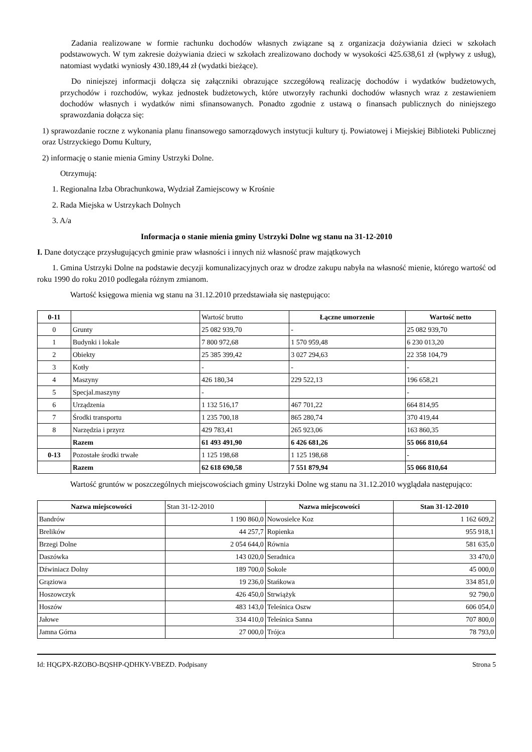Zadania realizowane w formie rachunku dochodów własnych związane są z organizacja dożywiania dzieci w szkołach podstawowych. W tym zakresie dożywiania dzieci w szkołach zrealizowano dochody w wysokości 425.638,61 zł (wpływy z usług), natomiast wydatki wyniosły 430.189,44 zł (wydatki bieżące).
Do niniejszej informacji dołącza się załączniki obrazujące szczegółową realizację dochodów i wydatków budżetowych, przychodów i rozchodów, wykaz jednostek budżetowych, które utworzyły rachunki dochodów własnych wraz z zestawieniem dochodów własnych i wydatków nimi sfinansowanych. Ponadto zgodnie z ustawą o finansach publicznych do niniejszego sprawozdania dołącza się:
1) sprawozdanie roczne z wykonania planu finansowego samorządowych instytucji kultury tj. Powiatowej i Miejskiej Biblioteki Publicznej oraz Ustrzyckiego Domu Kultury,
2) informację o stanie mienia Gminy Ustrzyki Dolne.
Otrzymują:
1. Regionalna Izba Obrachunkowa, Wydział Zamiejscowy w Krośnie
2. Rada Miejska w Ustrzykach Dolnych
3. A/a
Informacja o stanie mienia gminy Ustrzyki Dolne wg stanu na 31-12-2010
I. Dane dotyczące przysługujących gminie praw własności i innych niż własność praw majątkowych
1. Gmina Ustrzyki Dolne na podstawie decyzji komunalizacyjnych oraz w drodze zakupu nabyła na własność mienie, którego wartość od roku 1990 do roku 2010 podlegała różnym zmianom.
Wartość księgowa mienia wg stanu na 31.12.2010 przedstawiała się następująco:
| 0-11 | | Wartość brutto | Łączne umorzenie | Wartość netto |
| 0 | Grunty | 25 082 939,70 | - | 25 082 939,70 |
| 1 | Budynki i lokale | 7 800 972,68 | 1 570 959,48 | 6 230 013,20 |
| 2 | Obiekty | 25 385 399,42 | 3 027 294,63 | 22 358 104,79 |
| 3 | Kotły | - | - | - |
| 4 | Maszyny | 426 180,34 | 229 522,13 | 196 658,21 |
| 5 | Specjal.maszyny | - | | - |
| 6 | Urządzenia | 1 132 516,17 | 467 701,22 | 664 814,95 |
| 7 | Środki transportu | 1 235 700,18 | 865 280,74 | 370 419,44 |
| 8 | Narzędzia i przyrz | 429 783,41 | 265 923,06 | 163 860,35 |
| | Razem | 61 493 491,90 | 6 426 681,26 | 55 066 810,64 |
| 0-13 | Pozostałe środki trwałe | 1 125 198,68 | 1 125 198,68 | - |
| | Razem | 62 618 690,58 | 7 551 879,94 | 55 066 810,64 |
Wartość gruntów w poszczególnych miejscowościach gminy Ustrzyki Dolne wg stanu na 31.12.2010 wyglądała następująco:
| Nazwa miejscowości | Stan 31-12-2010 | Nazwa miejscowości | Stan 31-12-2010 |
| Bandrów | 1 190 860,0 | Nowosielce Koz | 1 162 609,2 |
| Brelików | 44 257,7 | Ropienka | 955 918,1 |
| Brzegi Dolne | 2 054 644,0 | Równia | 581 635,0 |
| Daszówka | 143 020,0 | Seradnica | 33 470,0 |
| Dźwiniacz Dolny | 189 700,0 | Sokole | 45 000,0 |
| Grąziowa | 19 236,0 | Stańkowa | 334 851,0 |
| Hoszowczyk | 426 450,0 | Strwiążyk | 92 790,0 |
| Hoszów | 483 143,0 | Teleśnica Oszw | 606 054,0 |
| Jałowe | 334 410,0 | Teleśnica Sanna | 707 800,0 |
| Jamna Górna | 27 000,0 | Trójca | 78 793,0 |
Id: HQGPX-RZOBO-BQSHP-QDHKY-VBEZD. Podpisany Strona 5